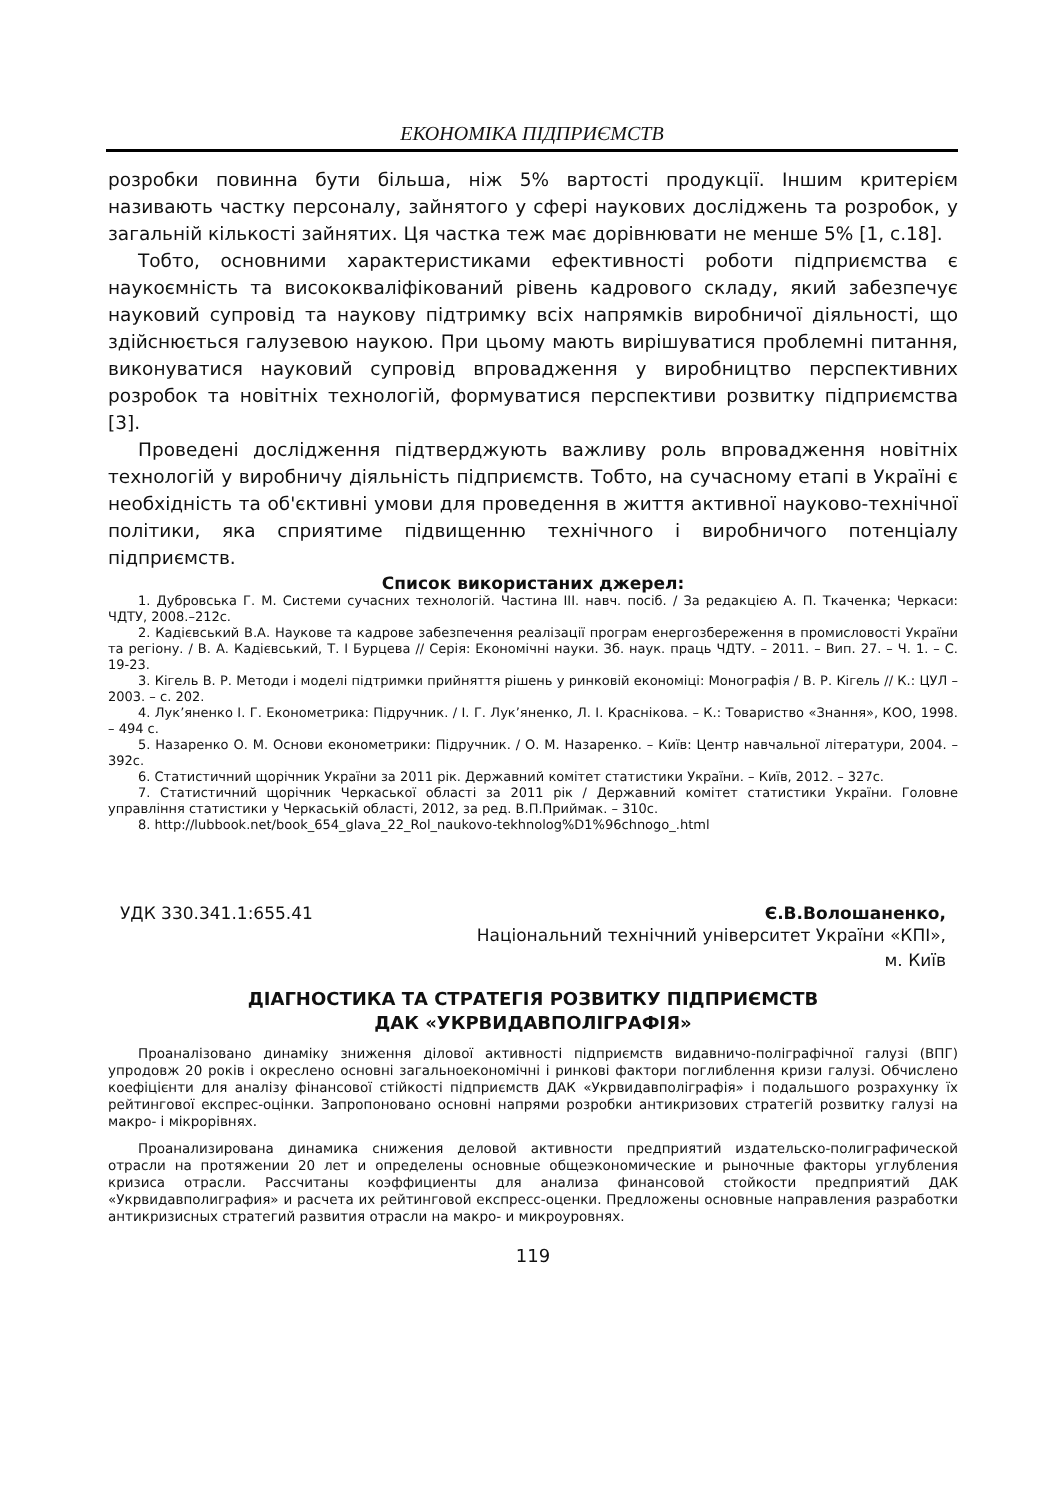ЕКОНОМІКА ПІДПРИЄМСТВ
розробки повинна бути більша, ніж 5% вартості продукції. Іншим критерієм називають частку персоналу, зайнятого у сфері наукових досліджень та розробок, у загальній кількості зайнятих. Ця частка теж має дорівнювати не менше 5% [1, с.18].
Тобто, основними характеристиками ефективності роботи підприємства є наукоємність та висококваліфікований рівень кадрового складу, який забезпечує науковий супровід та наукову підтримку всіх напрямків виробничої діяльності, що здійснюється галузевою наукою. При цьому мають вирішуватися проблемні питання, виконуватися науковий супровід впровадження у виробництво перспективних розробок та новітніх технологій, формуватися перспективи розвитку підприємства [3].
Проведені дослідження підтверджують важливу роль впровадження новітніх технологій у виробничу діяльність підприємств. Тобто, на сучасному етапі в Україні є необхідність та об'єктивні умови для проведення в життя активної науково-технічної політики, яка сприятиме підвищенню технічного і виробничого потенціалу підприємств.
Список використаних джерел:
1. Дубровська Г. М. Системи сучасних технологій. Частина III. навч. посіб. / За редакцією А. П. Ткаченка; Черкаси: ЧДТУ, 2008.–212с.
2. Кадієвський В.А. Наукове та кадрове забезпечення реалізації програм енергозбереження в промисловості України та регіону. / В. А. Кадієвський, Т. І Бурцева // Серія: Економічні науки. Зб. наук. праць ЧДТУ. – 2011. – Вип. 27. – Ч. 1. – С. 19-23.
3. Кігель В. Р. Методи і моделі підтримки прийняття рішень у ринковій економіці: Монографія / В. Р. Кігель // К.: ЦУЛ – 2003. – с. 202.
4. Лук’яненко І. Г. Економетрика: Підручник. / І. Г. Лук’яненко, Л. І. Краснікова. – К.: Товариство «Знання», КОО, 1998. – 494 с.
5. Назаренко О. М. Основи економетрики: Підручник. / О. М. Назаренко. – Київ: Центр навчальної літератури, 2004. – 392с.
6. Статистичний щорічник України за 2011 рік. Державний комітет статистики України. – Київ, 2012. – 327с.
7. Статистичний щорічник Черкаської області за 2011 рік / Державний комітет статистики України. Головне управління статистики у Черкаській області, 2012, за ред. В.П.Приймак. – 310с.
8. http://lubbook.net/book_654_glava_22_Rol_naukovo-tekhnolog%D1%96chnogo_.html
УДК 330.341.1:655.41 Є.В.Волошаненко,
Національний технічний університет України «КПІ»,
м. Київ
ДІАГНОСТИКА ТА СТРАТЕГІЯ РОЗВИТКУ ПІДПРИЄМСТВ
ДАК «УКРВИДАВПОЛІГРАФІЯ»
Проаналізовано динаміку зниження ділової активності підприємств видавничо-поліграфічної галузі (ВПГ) упродовж 20 років і окреслено основні загальноекономічні і ринкові фактори поглиблення кризи галузі. Обчислено коефіцієнти для аналізу фінансової стійкості підприємств ДАК «Укрвидавполіграфія» і подальшого розрахунку їх рейтингової експрес-оцінки. Запропоновано основні напрями розробки антикризових стратегій розвитку галузі на макро- і мікрорівнях.
Проанализирована динамика снижения деловой активности предприятий издательско-полиграфической отрасли на протяжении 20 лет и определены основные общеэкономические и рыночные факторы углубления кризиса отрасли. Рассчитаны коэффициенты для анализа финансовой стойкости предприятий ДАК «Укрвидавполиграфия» и расчета их рейтинговой експресс-оценки. Предложены основные направления разработки антикризисных стратегий развития отрасли на макро- и микроуровнях.
119